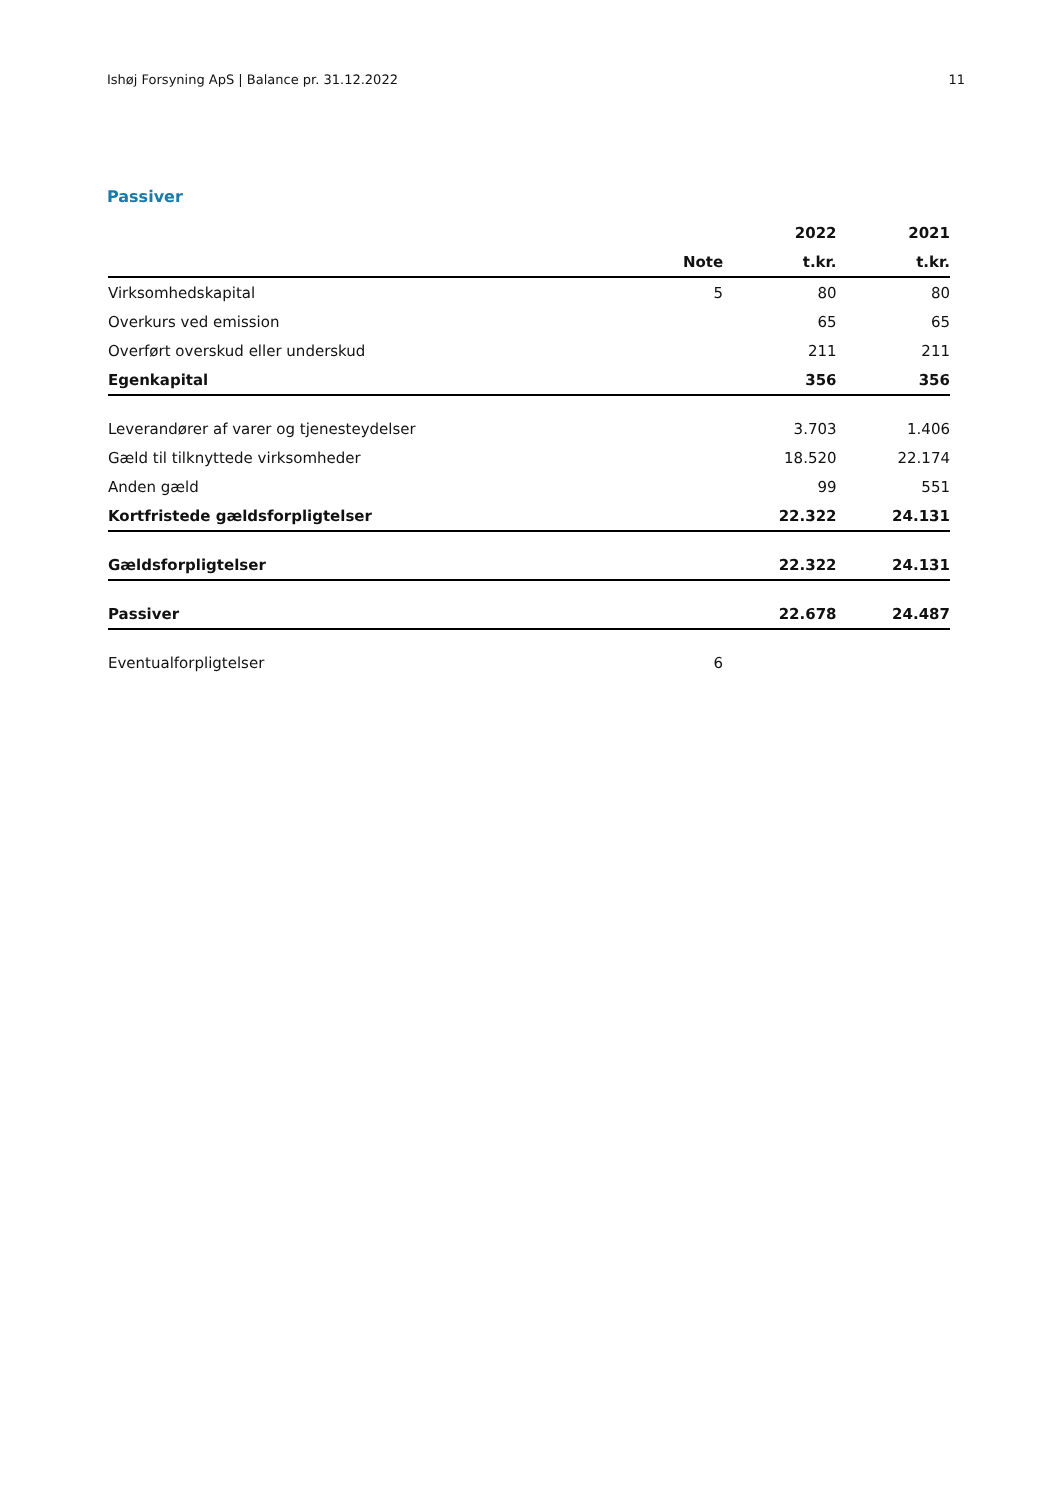Ishøj Forsyning ApS | Balance pr. 31.12.2022 11
Passiver
| | | 2022 | 2021 |
| --- | --- | --- | --- |
| | Note | t.kr. | t.kr. |
| Virksomhedskapital | 5 | 80 | 80 |
| Overkurs ved emission | | 65 | 65 |
| Overført overskud eller underskud | | 211 | 211 |
| Egenkapital | | 356 | 356 |
| Leverandører af varer og tjenesteydelser | | 3.703 | 1.406 |
| Gæld til tilknyttede virksomheder | | 18.520 | 22.174 |
| Anden gæld | | 99 | 551 |
| Kortfristede gældsforpligtelser | | 22.322 | 24.131 |
| Gældsforpligtelser | | 22.322 | 24.131 |
| Passiver | | 22.678 | 24.487 |
| Eventualforpligtelser | 6 | | |